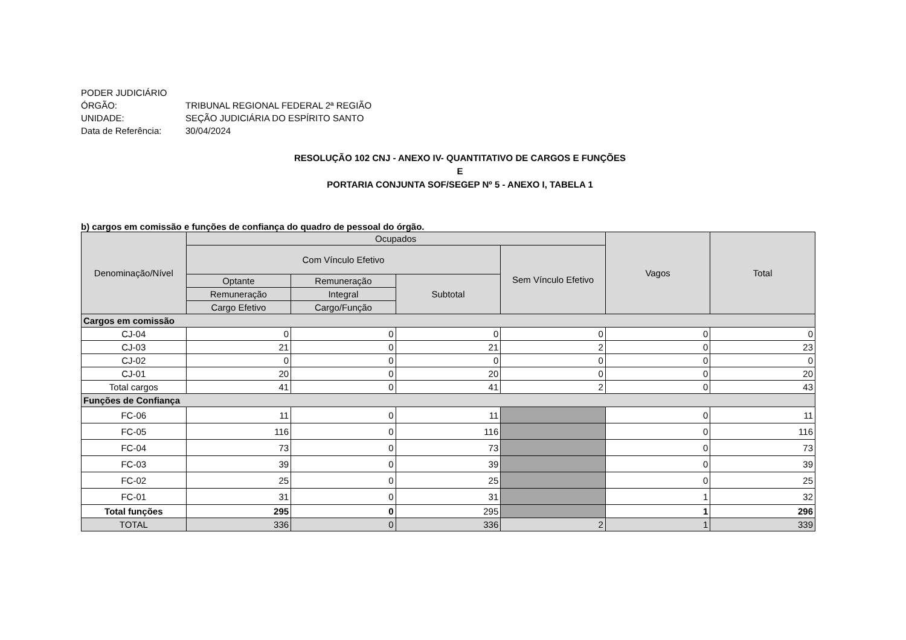PODER JUDICIÁRIO
ÓRGÃO: TRIBUNAL REGIONAL FEDERAL 2ª REGIÃO
UNIDADE: SEÇÃO JUDICIÁRIA DO ESPÍRITO SANTO
Data de Referência: 30/04/2024
RESOLUÇÃO 102 CNJ - ANEXO IV- QUANTITATIVO DE CARGOS E FUNÇÕES
E
PORTARIA CONJUNTA SOF/SEGEP Nº 5 - ANEXO I, TABELA 1
b) cargos em comissão e funções de confiança do quadro de pessoal do órgão.
| Denominação/Nível | Ocupados | | | | Vagos | Total |
| --- | --- | --- | --- | --- | --- | --- |
| | Com Vínculo Efetivo | | | Sem Vínculo Efetivo | | |
| | Optante | Remuneração | Subtotal | | | |
| | Remuneração | Integral | | | | |
| | Cargo Efetivo | Cargo/Função | | | | |
| Cargos em comissão | | | | | | |
| CJ-04 | 0 | 0 | 0 | 0 | 0 | 0 |
| CJ-03 | 21 | 0 | 21 | 2 | 0 | 23 |
| CJ-02 | 0 | 0 | 0 | 0 | 0 | 0 |
| CJ-01 | 20 | 0 | 20 | 0 | 0 | 20 |
| Total cargos | 41 | 0 | 41 | 2 | 0 | 43 |
| Funções de Confiança | | | | | | |
| FC-06 | 11 | 0 | 11 | | 0 | 11 |
| FC-05 | 116 | 0 | 116 | | 0 | 116 |
| FC-04 | 73 | 0 | 73 | | 0 | 73 |
| FC-03 | 39 | 0 | 39 | | 0 | 39 |
| FC-02 | 25 | 0 | 25 | | 0 | 25 |
| FC-01 | 31 | 0 | 31 | | 1 | 32 |
| Total funções | 295 | 0 | 295 | | 1 | 296 |
| TOTAL | 336 | 0 | 336 | 2 | 1 | 339 |